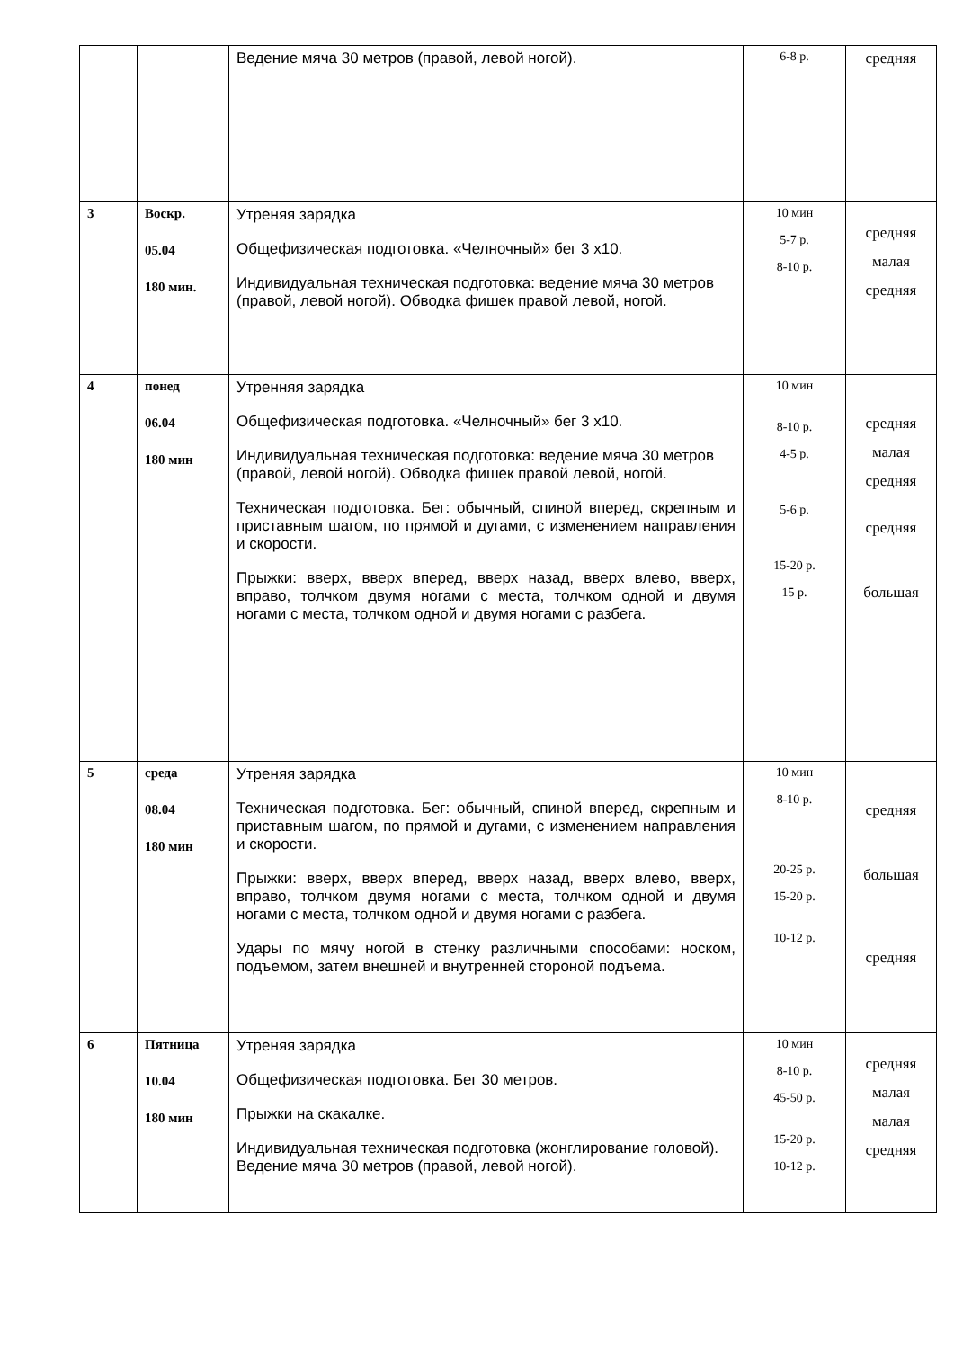| | | Ведение мяча 30 метров (правой, левой ногой). | 6-8 р. | средняя |
| 3 | Воскр. 05.04 180 мин. | Утреняя зарядка Общефизическая подготовка. «Челночный» бег 3 х10. Индивидуальная техническая подготовка: ведение мяча 30 метров (правой, левой ногой). Обводка фишек правой левой, ногой. | 10 мин 5-7 р. 8-10 р. | средняя малая средняя |
| 4 | понед 06.04 180 мин | Утренняя зарядка Общефизическая подготовка. «Челночный» бег 3 х10. Индивидуальная техническая подготовка: ведение мяча 30 метров (правой, левой ногой). Обводка фишек правой левой, ногой. Техническая подготовка. Бег: обычный, спиной вперед, скрепным и приставным шагом, по прямой и дугами, с изменением направления и скорости. Прыжки: вверх, вверх вперед, вверх назад, вверх влево, вверх, вправо, толчком двумя ногами с места, толчком одной и двумя ногами с места, толчком одной и двумя ногами с разбега. | 10 мин 8-10 р. 4-5 р. 5-6 р. 15-20 р. 15 р. | средняя малая средняя средняя большая |
| 5 | среда 08.04 180 мин | Утреняя зарядка Техническая подготовка. Бег: обычный, спиной вперед, скрепным и приставным шагом, по прямой и дугами, с изменением направления и скорости. Прыжки: вверх, вверх вперед, вверх назад, вверх влево, вверх, вправо, толчком двумя ногами с места, толчком одной и двумя ногами с места, толчком одной и двумя ногами с разбега. Удары по мячу ногой в стенку различными способами: носком, подъемом, затем внешней и внутренней стороной подъема. | 10 мин 8-10 р. 20-25 р. 15-20 р. 10-12 р. | средняя большая средняя |
| 6 | Пятница 10.04 180 мин | Утреняя зарядка Общефизическая подготовка. Бег 30 метров. Прыжки на скакалке. Индивидуальная техническая подготовка (жонглирование головой). Ведение мяча 30 метров (правой, левой ногой). | 10 мин 8-10 р. 45-50 р. 15-20 р. 10-12 р. | средняя малая малая средняя |